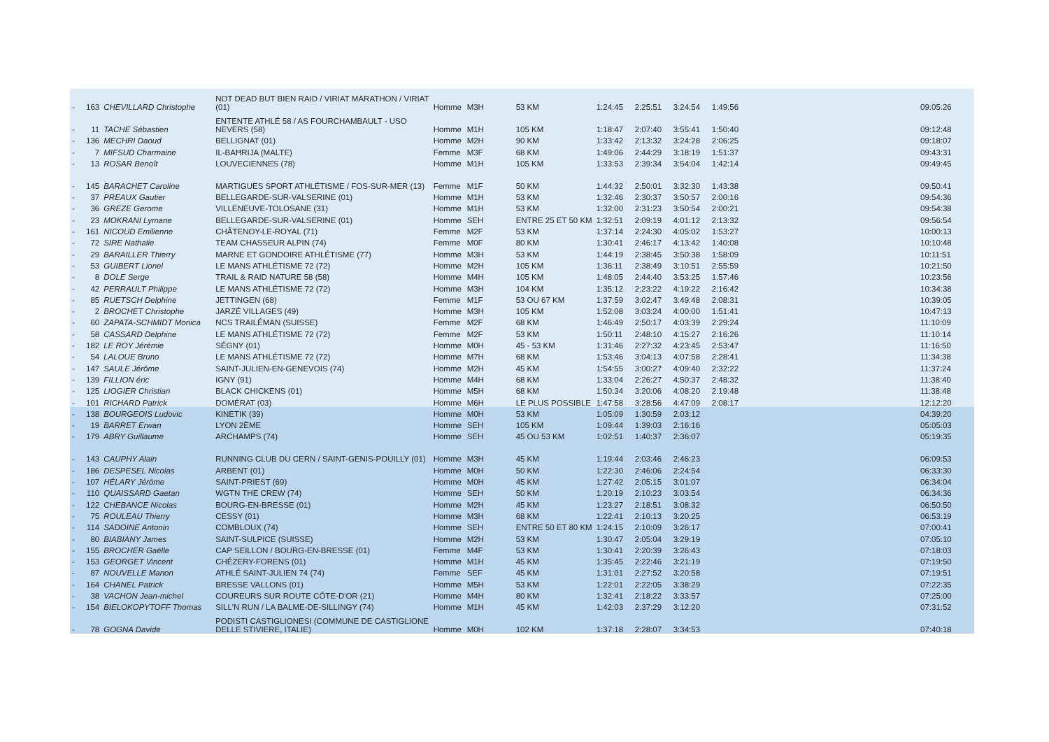| - | 163 | CHEVILLARD Christophe | NOT DEAD BUT BIEN RAID / VIRIAT MARATHON / VIRIAT (01) | Homme | M3H | 53 KM | 1:24:45 | 2:25:51 | 3:24:54 | 1:49:56 | | 09:05:26 |
| - | 11 | TACHE Sébastien | ENTENTE ATHLÉ 58 / AS FOURCHAMBAULT - USO NEVERS (58) | Homme | M1H | 105 KM | 1:18:47 | 2:07:40 | 3:55:41 | 1:50:40 | | 09:12:48 |
| - | 136 | MECHRI Daoud | BELLIGNAT (01) | Homme | M2H | 90 KM | 1:33:42 | 2:13:32 | 3:24:28 | 2:06:25 | | 09:18:07 |
| - | 7 | MIFSUD Charmaine | IL-BAĦRIJA (MALTE) | Femme | M3F | 68 KM | 1:49:06 | 2:44:29 | 3:18:19 | 1:51:37 | | 09:43:31 |
| - | 13 | ROSAR Benoît | LOUVECIENNES (78) | Homme | M1H | 105 KM | 1:33:53 | 2:39:34 | 3:54:04 | 1:42:14 | | 09:49:45 |
| - | 145 | BARACHET Caroline | MARTIGUES SPORT ATHLÉTISME / FOS-SUR-MER (13) | Femme | M1F | 50 KM | 1:44:32 | 2:50:01 | 3:32:30 | 1:43:38 | | 09:50:41 |
| - | 37 | PREAUX Gautier | BELLEGARDE-SUR-VALSERINE (01) | Homme | M1H | 53 KM | 1:32:46 | 2:30:37 | 3:50:57 | 2:00:16 | | 09:54:36 |
| - | 36 | GREZE Gerome | VILLENEUVE-TOLOSANE (31) | Homme | M1H | 53 KM | 1:32:00 | 2:31:23 | 3:50:54 | 2:00:21 | | 09:54:38 |
| - | 23 | MOKRANI Lymane | BELLEGARDE-SUR-VALSERINE (01) | Homme | SEH | ENTRE 25 ET 50 KM | 1:32:51 | 2:09:19 | 4:01:12 | 2:13:32 | | 09:56:54 |
| - | 161 | NICOUD Emilienne | CHÂTENOY-LE-ROYAL (71) | Femme | M2F | 53 KM | 1:37:14 | 2:24:30 | 4:05:02 | 1:53:27 | | 10:00:13 |
| - | 72 | SIRE Nathalie | TEAM CHASSEUR ALPIN (74) | Femme | M0F | 80 KM | 1:30:41 | 2:46:17 | 4:13:42 | 1:40:08 | | 10:10:48 |
| - | 29 | BARAILLER Thierry | MARNE ET GONDOIRE ATHLÉTISME (77) | Homme | M3H | 53 KM | 1:44:19 | 2:38:45 | 3:50:38 | 1:58:09 | | 10:11:51 |
| - | 53 | GUIBERT Lionel | LE MANS ATHLÉTISME 72 (72) | Homme | M2H | 105 KM | 1:36:11 | 2:38:49 | 3:10:51 | 2:55:59 | | 10:21:50 |
| - | 8 | DOLE Serge | TRAIL & RAID NATURE 58 (58) | Homme | M4H | 105 KM | 1:48:05 | 2:44:40 | 3:53:25 | 1:57:46 | | 10:23:56 |
| - | 42 | PERRAULT Philippe | LE MANS ATHLÉTISME 72 (72) | Homme | M3H | 104 KM | 1:35:12 | 2:23:22 | 4:19:22 | 2:16:42 | | 10:34:38 |
| - | 85 | RUETSCH Delphine | JETTINGEN (68) | Femme | M1F | 53 OU 67 KM | 1:37:59 | 3:02:47 | 3:49:48 | 2:08:31 | | 10:39:05 |
| - | 2 | BROCHET Christophe | JARZÉ VILLAGES (49) | Homme | M3H | 105 KM | 1:52:08 | 3:03:24 | 4:00:00 | 1:51:41 | | 10:47:13 |
| - | 60 | ZAPATA-SCHMIDT Monica | NCS TRAILÉMAN (SUISSE) | Femme | M2F | 68 KM | 1:46:49 | 2:50:17 | 4:03:39 | 2:29:24 | | 11:10:09 |
| - | 58 | CASSARD Delphine | LE MANS ATHLÉTISME 72 (72) | Femme | M2F | 53 KM | 1:50:11 | 2:48:10 | 4:15:27 | 2:16:26 | | 11:10:14 |
| - | 182 | LE ROY Jérémie | SÉGNY (01) | Homme | M0H | 45 - 53 KM | 1:31:46 | 2:27:32 | 4:23:45 | 2:53:47 | | 11:16:50 |
| - | 54 | LALOUE Bruno | LE MANS ATHLÉTISME 72 (72) | Homme | M7H | 68 KM | 1:53:46 | 3:04:13 | 4:07:58 | 2:28:41 | | 11:34:38 |
| - | 147 | SAULE Jérôme | SAINT-JULIEN-EN-GENEVOIS (74) | Homme | M2H | 45 KM | 1:54:55 | 3:00:27 | 4:09:40 | 2:32:22 | | 11:37:24 |
| - | 139 | FILLION éric | IGNY (91) | Homme | M4H | 68 KM | 1:33:04 | 2:26:27 | 4:50:37 | 2:48:32 | | 11:38:40 |
| - | 125 | LIOGIER Christian | BLACK CHICKENS (01) | Homme | M5H | 68 KM | 1:50:34 | 3:20:06 | 4:08:20 | 2:19:48 | | 11:38:48 |
| - | 101 | RICHARD Patrick | DOMÉRAT (03) | Homme | M6H | LE PLUS POSSIBLE | 1:47:58 | 3:28:56 | 4:47:09 | 2:08:17 | | 12:12:20 |
| - | 138 | BOURGEOIS Ludovic | KINETIK (39) | Homme | M0H | 53 KM | 1:05:09 | 1:30:59 | 2:03:12 | | | 04:39:20 |
| - | 19 | BARRET Erwan | LYON 2ÈME | Homme | SEH | 105 KM | 1:09:44 | 1:39:03 | 2:16:16 | | | 05:05:03 |
| - | 179 | ABRY Guillaume | ARCHAMPS (74) | Homme | SEH | 45 OU 53 KM | 1:02:51 | 1:40:37 | 2:36:07 | | | 05:19:35 |
| - | 143 | CAUPHY Alain | RUNNING CLUB DU CERN / SAINT-GENIS-POUILLY (01) | Homme | M3H | 45 KM | 1:19:44 | 2:03:46 | 2:46:23 | | | 06:09:53 |
| - | 186 | DESPESEL Nicolas | ARBENT (01) | Homme | M0H | 50 KM | 1:22:30 | 2:46:06 | 2:24:54 | | | 06:33:30 |
| - | 107 | HÉLARY Jérôme | SAINT-PRIEST (69) | Homme | M0H | 45 KM | 1:27:42 | 2:05:15 | 3:01:07 | | | 06:34:04 |
| - | 110 | QUAISSARD Gaetan | WGTN THE CREW (74) | Homme | SEH | 50 KM | 1:20:19 | 2:10:23 | 3:03:54 | | | 06:34:36 |
| - | 122 | CHEBANCE Nicolas | BOURG-EN-BRESSE (01) | Homme | M2H | 45 KM | 1:23:27 | 2:18:51 | 3:08:32 | | | 06:50:50 |
| - | 75 | ROULEAU Thierry | CESSY (01) | Homme | M3H | 68 KM | 1:22:41 | 2:10:13 | 3:20:25 | | | 06:53:19 |
| - | 114 | SADOINE Antonin | COMBLOUX (74) | Homme | SEH | ENTRE 50 ET 80 KM | 1:24:15 | 2:10:09 | 3:26:17 | | | 07:00:41 |
| - | 80 | BIABIANY James | SAINT-SULPICE (SUISSE) | Homme | M2H | 53 KM | 1:30:47 | 2:05:04 | 3:29:19 | | | 07:05:10 |
| - | 155 | BROCHER Gaëlle | CAP SEILLON / BOURG-EN-BRESSE (01) | Femme | M4F | 53 KM | 1:30:41 | 2:20:39 | 3:26:43 | | | 07:18:03 |
| - | 153 | GEORGET Vincent | CHÉZERY-FORENS (01) | Homme | M1H | 45 KM | 1:35:45 | 2:22:46 | 3:21:19 | | | 07:19:50 |
| - | 87 | NOUVELLE Manon | ATHLÉ SAINT-JULIEN 74 (74) | Femme | SEF | 45 KM | 1:31:01 | 2:27:52 | 3:20:58 | | | 07:19:51 |
| - | 164 | CHANEL Patrick | BRESSE VALLONS (01) | Homme | M5H | 53 KM | 1:22:01 | 2:22:05 | 3:38:29 | | | 07:22:35 |
| - | 38 | VACHON Jean-michel | COUREURS SUR ROUTE CÔTE-D'OR (21) | Homme | M4H | 80 KM | 1:32:41 | 2:18:22 | 3:33:57 | | | 07:25:00 |
| - | 154 | BIELOKOPYTOFF Thomas | SILL'N RUN / LA BALME-DE-SILLINGY (74) | Homme | M1H | 45 KM | 1:42:03 | 2:37:29 | 3:12:20 | | | 07:31:52 |
| - | 78 | GOGNA Davide | PODISTI CASTIGLIONESI (COMMUNE DE CASTIGLIONE DELLE STIVIERE, ITALIE) | Homme | M0H | 102 KM | 1:37:18 | 2:28:07 | 3:34:53 | | | 07:40:18 |